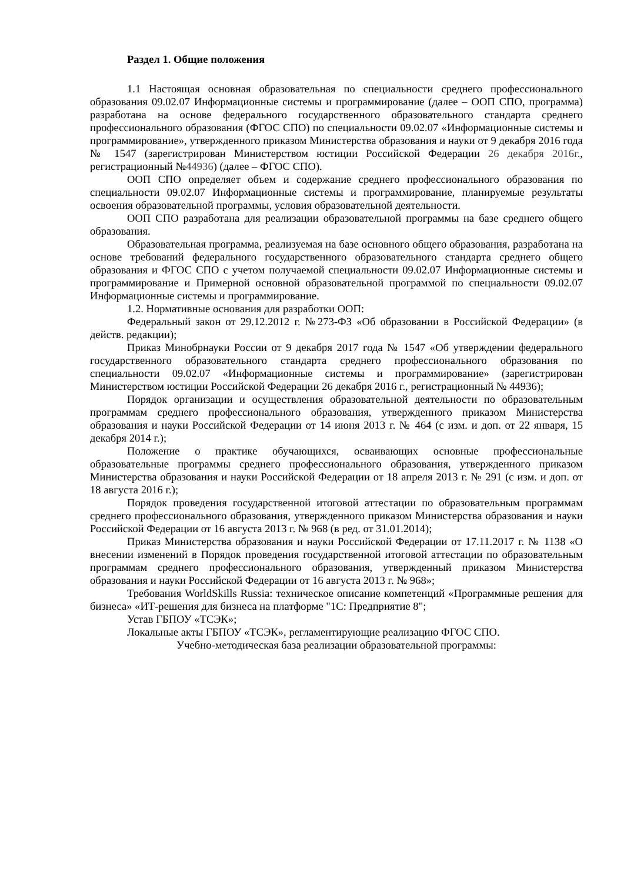Раздел 1. Общие положения
1.1 Настоящая основная образовательная по специальности среднего профессионального образования 09.02.07 Информационные системы и программирование (далее – ООП СПО, программа) разработана на основе федерального государственного образовательного стандарта среднего профессионального образования (ФГОС СПО) по специальности 09.02.07 «Информационные системы и программирование», утвержденного приказом Министерства образования и науки от 9 декабря 2016 года № 1547 (зарегистрирован Министерством юстиции Российской Федерации 26 декабря 2016г., регистрационный №44936) (далее – ФГОС СПО).
ООП СПО определяет объем и содержание среднего профессионального образования по специальности 09.02.07 Информационные системы и программирование, планируемые результаты освоения образовательной программы, условия образовательной деятельности.
ООП СПО разработана для реализации образовательной программы на базе среднего общего образования.
Образовательная программа, реализуемая на базе основного общего образования, разработана на основе требований федерального государственного образовательного стандарта среднего общего образования и ФГОС СПО с учетом получаемой специальности 09.02.07 Информационные системы и программирование и Примерной основной образовательной программой по специальности 09.02.07 Информационные системы и программирование.
1.2. Нормативные основания для разработки ООП:
Федеральный закон от 29.12.2012 г. №273-ФЗ «Об образовании в Российской Федерации» (в действ. редакции);
Приказ Минобрнауки России от 9 декабря 2017 года № 1547 «Об утверждении федерального государственного образовательного стандарта среднего профессионального образования по специальности 09.02.07 «Информационные системы и программирование» (зарегистрирован Министерством юстиции Российской Федерации 26 декабря 2016 г., регистрационный № 44936);
Порядок организации и осуществления образовательной деятельности по образовательным программам среднего профессионального образования, утвержденного приказом Министерства образования и науки Российской Федерации от 14 июня 2013 г. № 464 (с изм. и доп. от 22 января, 15 декабря 2014 г.);
Положение о практике обучающихся, осваивающих основные профессиональные образовательные программы среднего профессионального образования, утвержденного приказом Министерства образования и науки Российской Федерации от 18 апреля 2013 г. № 291 (с изм. и доп. от 18 августа 2016 г.);
Порядок проведения государственной итоговой аттестации по образовательным программам среднего профессионального образования, утвержденного приказом Министерства образования и науки Российской Федерации от 16 августа 2013 г. № 968 (в ред. от 31.01.2014);
Приказ Министерства образования и науки Российской Федерации от 17.11.2017 г. № 1138 «О внесении изменений в Порядок проведения государственной итоговой аттестации по образовательным программам среднего профессионального образования, утвержденный приказом Министерства образования и науки Российской Федерации от 16 августа 2013 г. № 968»;
Требования WorldSkills Russia: техническое описание компетенций «Программные решения для бизнеса» «ИТ-решения для бизнеса на платформе "1С: Предприятие 8";
Устав ГБПОУ «ТСЭК»;
Локальные акты ГБПОУ «ТСЭК», регламентирующие реализацию ФГОС СПО.
Учебно-методическая база реализации образовательной программы: